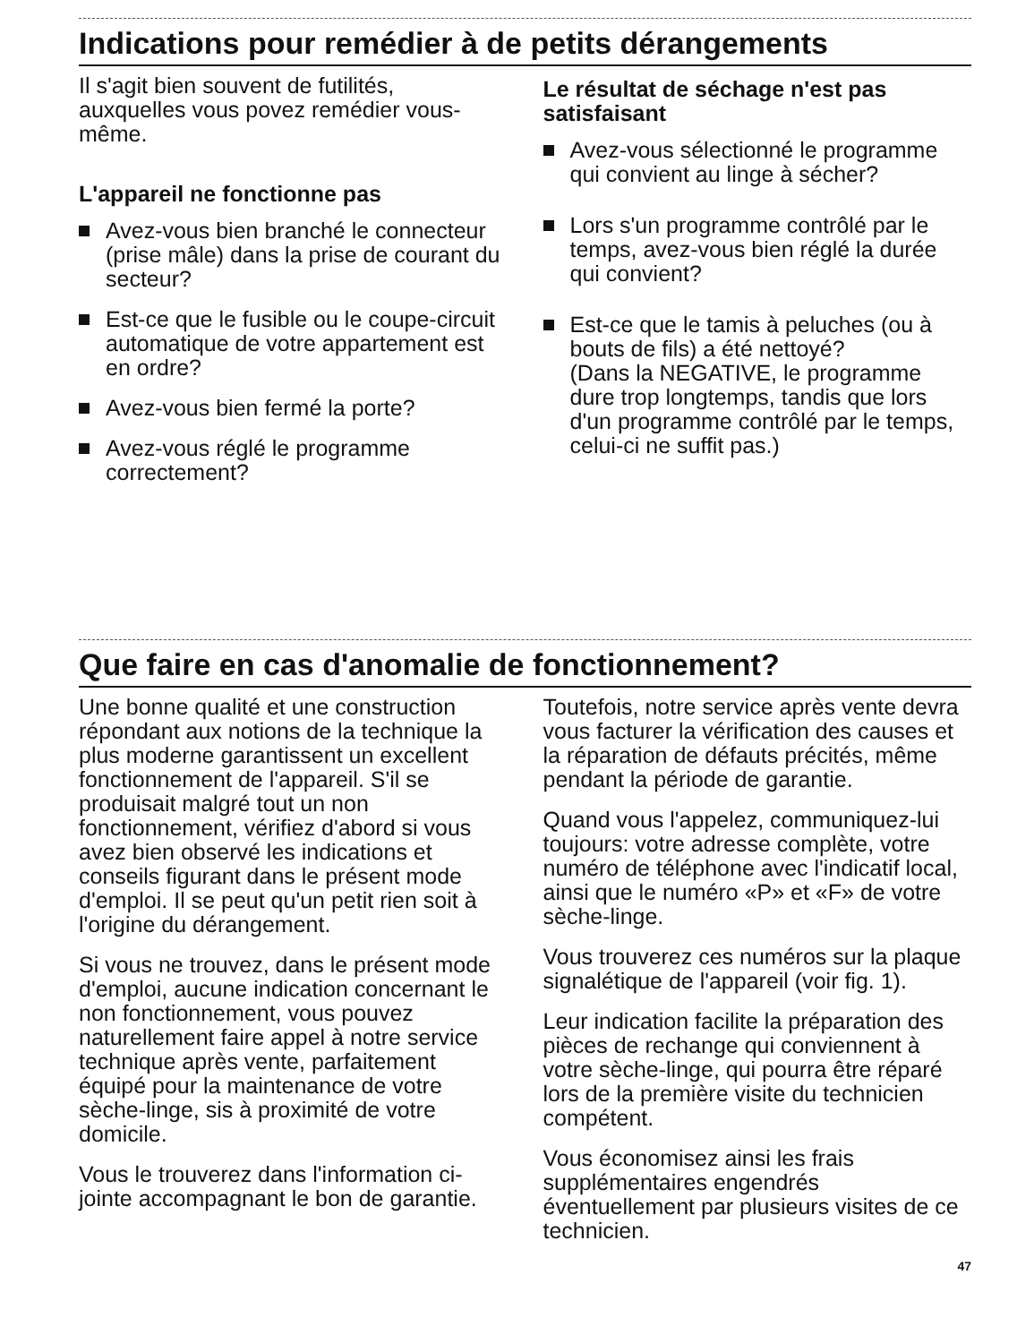Indications pour remédier à de petits dérangements
Il s'agit bien souvent de futilités, auxquelles vous povez remédier vous-même.
L'appareil ne fonctionne pas
Avez-vous bien branché le connecteur (prise mâle) dans la prise de courant du secteur?
Est-ce que le fusible ou le coupe-circuit automatique de votre appartement est en ordre?
Avez-vous bien fermé la porte?
Avez-vous réglé le programme correctement?
Le résultat de séchage n'est pas satisfaisant
Avez-vous sélectionné le programme qui convient au linge à sécher?
Lors s'un programme contrôlé par le temps, avez-vous bien réglé la durée qui convient?
Est-ce que le tamis à peluches (ou à bouts de fils) a été nettoyé?
(Dans la NEGATIVE, le programme dure trop longtemps, tandis que lors d'un programme contrôlé par le temps, celui-ci ne suffit pas.)
Que faire en cas d'anomalie de fonctionnement?
Une bonne qualité et une construction répondant aux notions de la technique la plus moderne garantissent un excellent fonctionnement de l'appareil. S'il se produisait malgré tout un non fonctionnement, vérifiez d'abord si vous avez bien observé les indications et conseils figurant dans le présent mode d'emploi. Il se peut qu'un petit rien soit à l'origine du dérangement.
Si vous ne trouvez, dans le présent mode d'emploi, aucune indication concernant le non fonctionnement, vous pouvez naturellement faire appel à notre service technique après vente, parfaitement équipé pour la maintenance de votre sèche-linge, sis à proximité de votre domicile.
Vous le trouverez dans l'information ci-jointe accompagnant le bon de garantie.
Toutefois, notre service après vente devra vous facturer la vérification des causes et la réparation de défauts précités, même pendant la période de garantie.
Quand vous l'appelez, communiquez-lui toujours: votre adresse complète, votre numéro de téléphone avec l'indicatif local, ainsi que le numéro «P» et «F» de votre sèche-linge.
Vous trouverez ces numéros sur la plaque signalétique de l'appareil (voir fig. 1).
Leur indication facilite la préparation des pièces de rechange qui conviennent à votre sèche-linge, qui pourra être réparé lors de la première visite du technicien compétent.
Vous économisez ainsi les frais supplémentaires engendrés éventuellement par plusieurs visites de ce technicien.
47